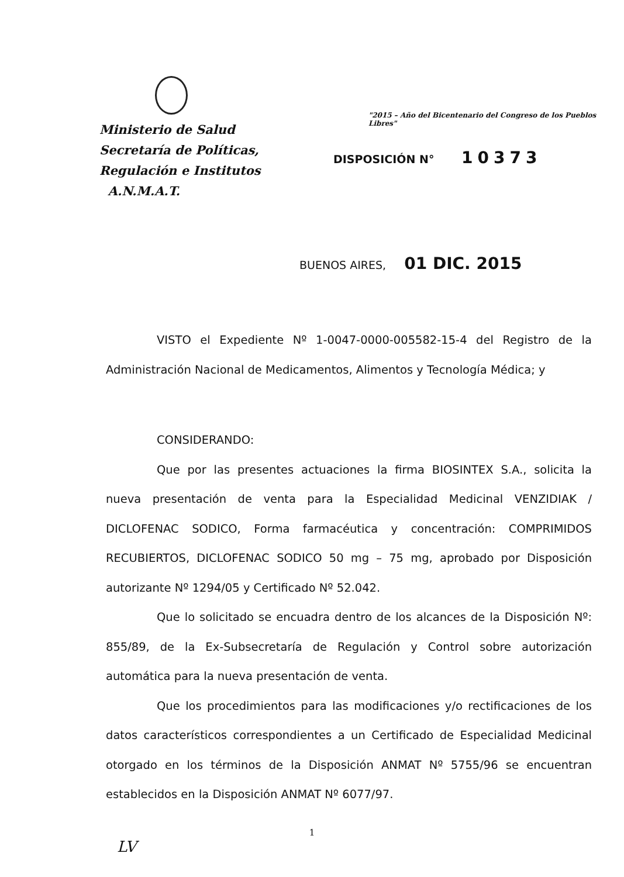Ministerio de Salud
Secretaría de Políticas,
Regulación e Institutos
A.N.M.A.T.
"2015 – Año del Bicentenario del Congreso de los Pueblos Libres"
DISPOSICIÓN N° 10373
BUENOS AIRES, 01 DIC. 2015
VISTO el Expediente Nº 1-0047-0000-005582-15-4 del Registro de la Administración Nacional de Medicamentos, Alimentos y Tecnología Médica; y
CONSIDERANDO:
Que por las presentes actuaciones la firma BIOSINTEX S.A., solicita la nueva presentación de venta para la Especialidad Medicinal VENZIDIAK / DICLOFENAC SODICO, Forma farmacéutica y concentración: COMPRIMIDOS RECUBIERTOS, DICLOFENAC SODICO 50 mg – 75 mg, aprobado por Disposición autorizante Nº 1294/05 y Certificado Nº 52.042.
Que lo solicitado se encuadra dentro de los alcances de la Disposición Nº: 855/89, de la Ex-Subsecretaría de Regulación y Control sobre autorización automática para la nueva presentación de venta.
Que los procedimientos para las modificaciones y/o rectificaciones de los datos característicos correspondientes a un Certificado de Especialidad Medicinal otorgado en los términos de la Disposición ANMAT Nº 5755/96 se encuentran establecidos en la Disposición ANMAT Nº 6077/97.
1
LV